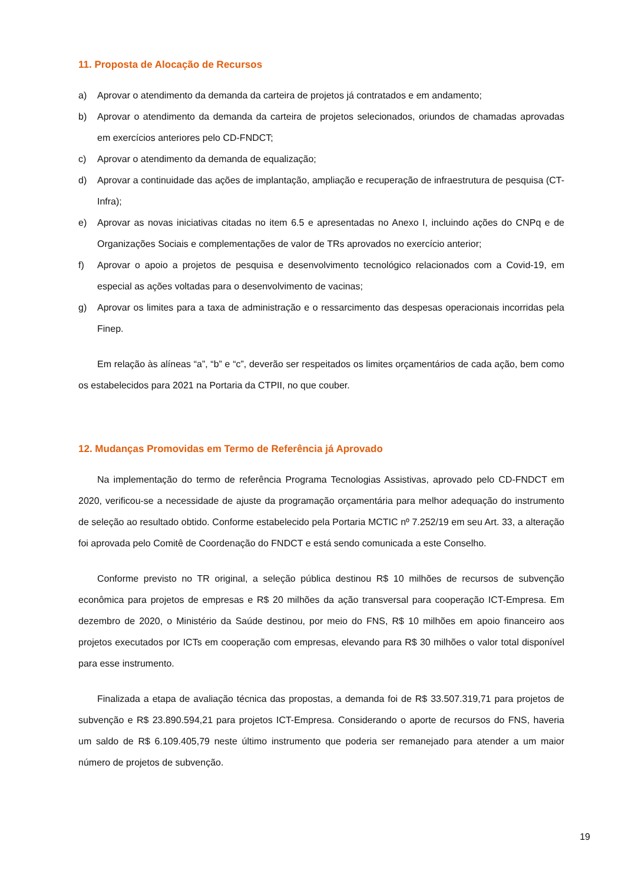11. Proposta de Alocação de Recursos
a) Aprovar o atendimento da demanda da carteira de projetos já contratados e em andamento;
b) Aprovar o atendimento da demanda da carteira de projetos selecionados, oriundos de chamadas aprovadas em exercícios anteriores pelo CD-FNDCT;
c) Aprovar o atendimento da demanda de equalização;
d) Aprovar a continuidade das ações de implantação, ampliação e recuperação de infraestrutura de pesquisa (CT-Infra);
e) Aprovar as novas iniciativas citadas no item 6.5 e apresentadas no Anexo I, incluindo ações do CNPq e de Organizações Sociais e complementações de valor de TRs aprovados no exercício anterior;
f) Aprovar o apoio a projetos de pesquisa e desenvolvimento tecnológico relacionados com a Covid-19, em especial as ações voltadas para o desenvolvimento de vacinas;
g) Aprovar os limites para a taxa de administração e o ressarcimento das despesas operacionais incorridas pela Finep.
Em relação às alíneas “a”, “b” e “c”, deverão ser respeitados os limites orçamentários de cada ação, bem como os estabelecidos para 2021 na Portaria da CTPII, no que couber.
12. Mudanças Promovidas em Termo de Referência já Aprovado
Na implementação do termo de referência Programa Tecnologias Assistivas, aprovado pelo CD-FNDCT em 2020, verificou-se a necessidade de ajuste da programação orçamentária para melhor adequação do instrumento de seleção ao resultado obtido. Conforme estabelecido pela Portaria MCTIC nº 7.252/19 em seu Art. 33, a alteração foi aprovada pelo Comitê de Coordenação do FNDCT e está sendo comunicada a este Conselho.
Conforme previsto no TR original, a seleção pública destinou R$ 10 milhões de recursos de subvenção econômica para projetos de empresas e R$ 20 milhões da ação transversal para cooperação ICT-Empresa. Em dezembro de 2020, o Ministério da Saúde destinou, por meio do FNS, R$ 10 milhões em apoio financeiro aos projetos executados por ICTs em cooperação com empresas, elevando para R$ 30 milhões o valor total disponível para esse instrumento.
Finalizada a etapa de avaliação técnica das propostas, a demanda foi de R$ 33.507.319,71 para projetos de subvenção e R$ 23.890.594,21 para projetos ICT-Empresa. Considerando o aporte de recursos do FNS, haveria um saldo de R$ 6.109.405,79 neste último instrumento que poderia ser remanejado para atender a um maior número de projetos de subvenção.
19